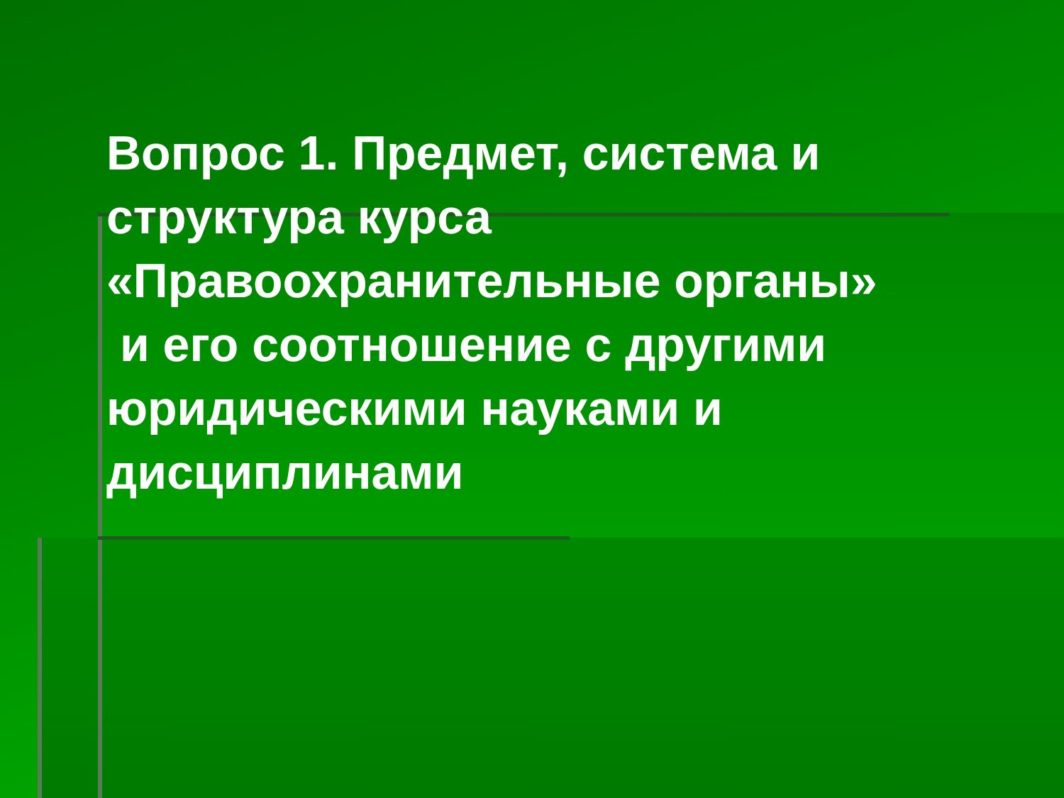Вопрос 1. Предмет, система и структура курса «Правоохранительные органы»
и его соотношение с другими юридическими науками и дисциплинами